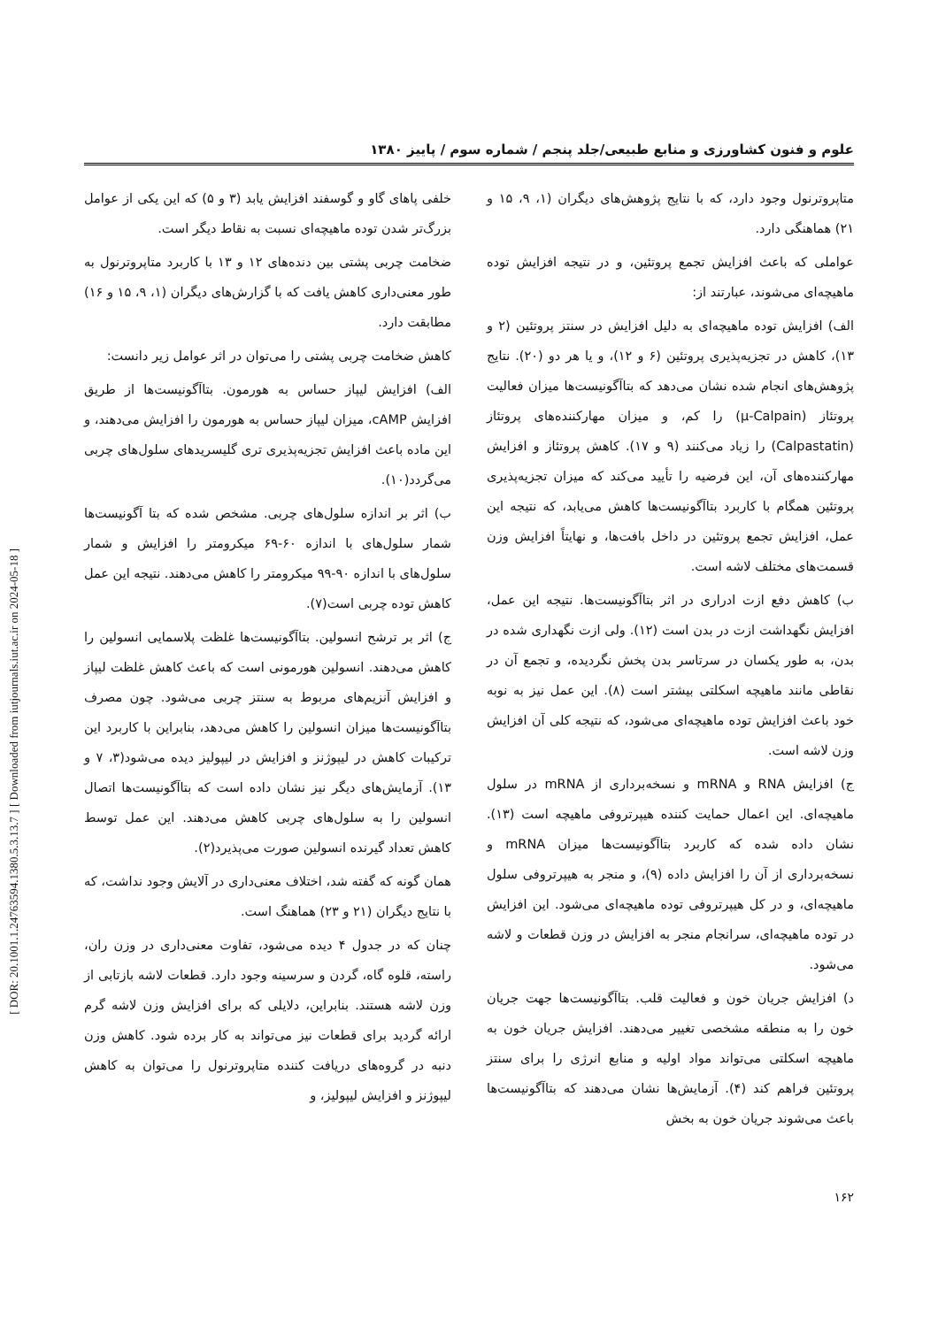[ DOR: 20.1001.1.24763594.1380.5.3.13.7 ] [ Downloaded from iutjournals.iut.ac.ir on 2024-05-18 ]
علوم و فنون کشاورزی و منابع طبیعی/جلد پنجم / شماره سوم / پاییز ۱۳۸۰
متاپروترنول وجود دارد، که با نتایج پژوهش‌های دیگران (۱، ۹، ۱۵ و ۲۱) هماهنگی دارد.
عواملی که باعث افزایش تجمع پروتئین، و در نتیجه افزایش توده ماهیچه‌ای می‌شوند، عبارتند از:
الف) افزایش توده ماهیچه‌ای به دلیل افزایش در سنتز پروتئین (۲ و ۱۳)، کاهش در تجزیه‌پذیری پروتئین (۶ و ۱۲)، و یا هر دو (۲۰). نتایج پژوهش‌های انجام شده نشان می‌دهد که بتاآگونیست‌ها میزان فعالیت پروتئاز (μ-Calpain) را کم، و میزان مهارکننده‌های پروتئاز (Calpastatin) را زیاد می‌کنند (۹ و ۱۷). کاهش پروتئاز و افزایش مهارکننده‌های آن، این فرضیه را تأیید می‌کند که میزان تجزیه‌پذیری پروتئین همگام با کاربرد بتاآگونیست‌ها کاهش می‌یابد، که نتیجه این عمل، افزایش تجمع پروتئین در داخل بافت‌ها، و نهایتاً افزایش وزن قسمت‌های مختلف لاشه است.
ب) کاهش دفع ازت ادراری در اثر بتاآگونیست‌ها. نتیجه این عمل، افزایش نگهداشت ازت در بدن است (۱۲). ولی ازت نگهداری شده در بدن، به طور یکسان در سرتاسر بدن پخش نگردیده، و تجمع آن در نقاطی مانند ماهیچه اسکلتی بیشتر است (۸). این عمل نیز به نوبه خود باعث افزایش توده ماهیچه‌ای می‌شود، که نتیجه کلی آن افزایش وزن لاشه است.
ج) افزایش RNA و mRNA و نسخه‌برداری از mRNA در سلول ماهیچه‌ای. این اعمال حمایت کننده هیپرتروفی ماهیچه است (۱۳). نشان داده شده که کاربرد بتاآگونیست‌ها میزان mRNA و نسخه‌برداری از آن را افزایش داده (۹)، و منجر به هیپرتروفی سلول ماهیچه‌ای، و در کل هیپرتروفی توده ماهیچه‌ای می‌شود. این افزایش در توده ماهیچه‌ای، سرانجام منجر به افزایش در وزن قطعات و لاشه می‌شود.
د) افزایش جریان خون و فعالیت قلب. بتاآگونیست‌ها جهت جریان خون را به منطقه مشخصی تغییر می‌دهند. افزایش جریان خون به ماهیچه اسکلتی می‌تواند مواد اولیه و منابع انرژی را برای سنتز پروتئین فراهم کند (۴). آزمایش‌ها نشان می‌دهند که بتاآگونیست‌ها باعث می‌شوند جریان خون به بخش
خلفی پاهای گاو و گوسفند افزایش یابد (۳ و ۵) که این یکی از عوامل بزرگ‌تر شدن توده ماهیچه‌ای نسبت به نقاط دیگر است.
ضخامت چربی پشتی بین دنده‌های ۱۲ و ۱۳ با کاربرد متاپروترنول به طور معنی‌داری کاهش یافت که با گزارش‌های دیگران (۱، ۹، ۱۵ و ۱۶) مطابقت دارد.
کاهش ضخامت چربی پشتی را می‌توان در اثر عوامل زیر دانست:
الف) افزایش لیپاز حساس به هورمون. بتاآگونیست‌ها از طریق افزایش cAMP، میزان لیپاز حساس به هورمون را افزایش می‌دهند، و این ماده باعث افزایش تجزیه‌پذیری تری گلیسریدهای سلول‌های چربی می‌گردد(۱۰).
ب) اثر بر اندازه سلول‌های چربی. مشخص شده که بتا آگونیست‌ها شمار سلول‌های با اندازه ۶۰-۶۹ میکرومتر را افزایش و شمار سلول‌های با اندازه ۹۰-۹۹ میکرومتر را کاهش می‌دهند. نتیجه این عمل کاهش توده چربی است(۷).
ج) اثر بر ترشح انسولین. بتاآگونیست‌ها غلظت پلاسمایی انسولین را کاهش می‌دهند. انسولین هورمونی است که باعث کاهش غلظت لیپاز و افزایش آنزیم‌های مربوط به سنتز چربی می‌شود. چون مصرف بتاآگونیست‌ها میزان انسولین را کاهش می‌دهد، بنابراین با کاربرد این ترکیبات کاهش در لیپوژنز و افزایش در لیپولیز دیده می‌شود(۳، ۷ و ۱۳). آزمایش‌های دیگر نیز نشان داده است که بتاآگونیست‌ها اتصال انسولین را به سلول‌های چربی کاهش می‌دهند. این عمل توسط کاهش تعداد گیرنده انسولین صورت می‌پذیرد(۲).
همان گونه که گفته شد، اختلاف معنی‌داری در آلایش وجود نداشت، که با نتایج دیگران (۲۱ و ۲۳) هماهنگ است.
چنان که در جدول ۴ دیده می‌شود، تفاوت معنی‌داری در وزن ران، راسته، قلوه گاه، گردن و سرسینه وجود دارد. قطعات لاشه بازتابی از وزن لاشه هستند. بنابراین، دلایلی که برای افزایش وزن لاشه گرم ارائه گردید برای قطعات نیز می‌تواند به کار برده شود. کاهش وزن دنبه در گروه‌های دریافت کننده متاپروترنول را می‌توان به کاهش لیپوژنز و افزایش لیپولیز، و
۱۶۲